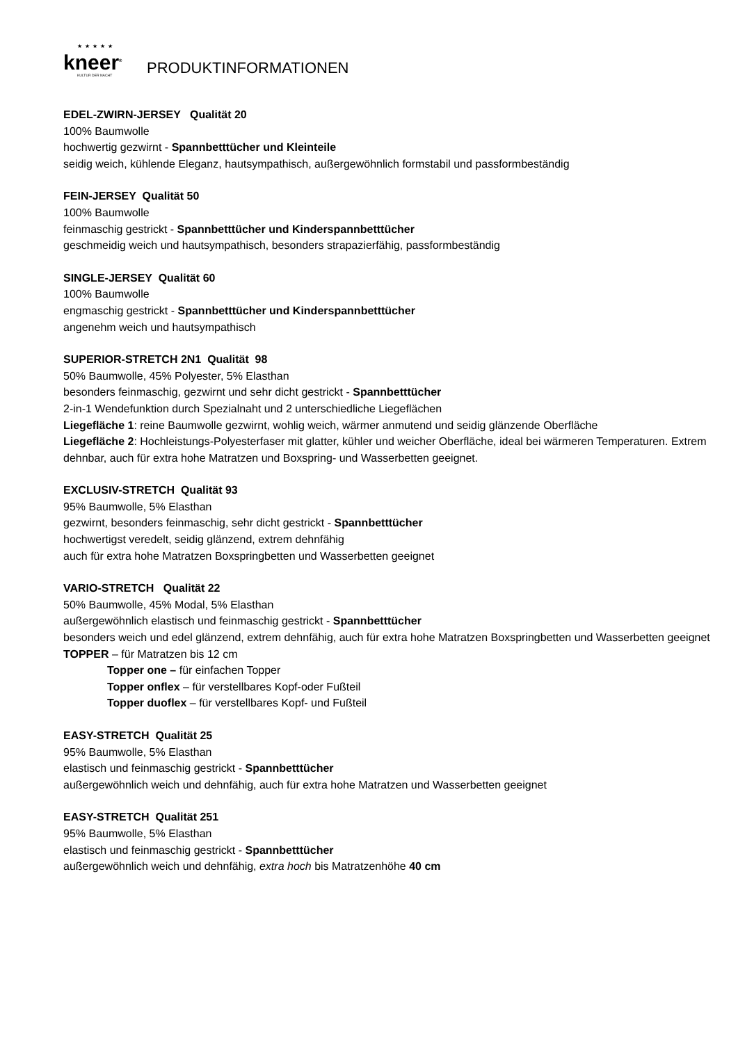★★★★★
kneer<sup>®</sup>
KULTUR DER NACHT
PRODUKTINFORMATIONEN
EDEL-ZWIRN-JERSEY Qualität 20
100% Baumwolle
hochwertig gezwirnt - Spannbetttücher und Kleinteile
seidig weich, kühlende Eleganz, hautsympathisch, außergewöhnlich formstabil und passformbeständig
FEIN-JERSEY Qualität 50
100% Baumwolle
feinmaschig gestrickt - Spannbetttücher und Kinderspannbetttücher
geschmeidig weich und hautsympathisch, besonders strapazierfähig, passformbeständig
SINGLE-JERSEY Qualität 60
100% Baumwolle
engmaschig gestrickt - Spannbetttücher und Kinderspannbetttücher
angenehm weich und hautsympathisch
SUPERIOR-STRETCH 2N1 Qualität 98
50% Baumwolle, 45% Polyester, 5% Elasthan
besonders feinmaschig, gezwirnt und sehr dicht gestrickt - Spannbetttücher
2-in-1 Wendefunktion durch Spezialnaht und 2 unterschiedliche Liegeflächen
Liegefläche 1: reine Baumwolle gezwirnt, wohlig weich, wärmer anmutend und seidig glänzende Oberfläche
Liegefläche 2: Hochleistungs-Polyesterfaser mit glatter, kühler und weicher Oberfläche, ideal bei wärmeren Temperaturen. Extrem dehnbar, auch für extra hohe Matratzen und Boxspring- und Wasserbetten geeignet.
EXCLUSIV-STRETCH Qualität 93
95% Baumwolle, 5% Elasthan
gezwirnt, besonders feinmaschig, sehr dicht gestrickt - Spannbetttücher
hochwertigst veredelt, seidig glänzend, extrem dehnfähig
auch für extra hohe Matratzen Boxspringbetten und Wasserbetten geeignet
VARIO-STRETCH Qualität 22
50% Baumwolle, 45% Modal, 5% Elasthan
außergewöhnlich elastisch und feinmaschig gestrickt - Spannbetttücher
besonders weich und edel glänzend, extrem dehnfähig, auch für extra hohe Matratzen Boxspringbetten und Wasserbetten geeignet
TOPPER – für Matratzen bis 12 cm
Topper one – für einfachen Topper
Topper onflex – für verstellbares Kopf-oder Fußteil
Topper duoflex – für verstellbares Kopf- und Fußteil
EASY-STRETCH Qualität 25
95% Baumwolle, 5% Elasthan
elastisch und feinmaschig gestrickt - Spannbetttücher
außergewöhnlich weich und dehnfähig, auch für extra hohe Matratzen und Wasserbetten geeignet
EASY-STRETCH Qualität 251
95% Baumwolle, 5% Elasthan
elastisch und feinmaschig gestrickt - Spannbetttücher
außergewöhnlich weich und dehnfähig, extra hoch bis Matratzenhöhe 40 cm